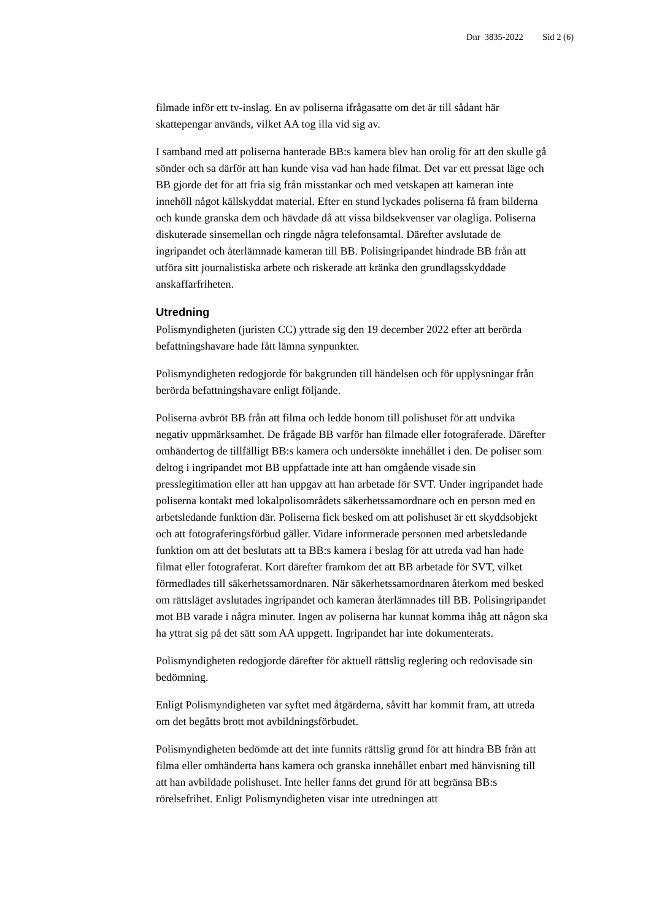Dnr 3835-2022 Sid 2 (6)
filmade inför ett tv-inslag. En av poliserna ifrågasatte om det är till sådant här skattepengar används, vilket AA tog illa vid sig av.
I samband med att poliserna hanterade BB:s kamera blev han orolig för att den skulle gå sönder och sa därför att han kunde visa vad han hade filmat. Det var ett pressat läge och BB gjorde det för att fria sig från misstankar och med vetskapen att kameran inte innehöll något källskyddat material. Efter en stund lyckades poliserna få fram bilderna och kunde granska dem och hävdade då att vissa bildsekvenser var olagliga. Poliserna diskuterade sinsemellan och ringde några telefonsamtal. Därefter avslutade de ingripandet och återlämnade kameran till BB. Polisingripandet hindrade BB från att utföra sitt journalistiska arbete och riskerade att kränka den grundlagsskyddade anskaffarfriheten.
Utredning
Polismyndigheten (juristen CC) yttrade sig den 19 december 2022 efter att berörda befattningshavare hade fått lämna synpunkter.
Polismyndigheten redogjorde för bakgrunden till händelsen och för upplysningar från berörda befattningshavare enligt följande.
Poliserna avbröt BB från att filma och ledde honom till polishuset för att undvika negativ uppmärksamhet. De frågade BB varför han filmade eller fotograferade. Därefter omhändertog de tillfälligt BB:s kamera och undersökte innehållet i den. De poliser som deltog i ingripandet mot BB uppfattade inte att han omgående visade sin presslegitimation eller att han uppgav att han arbetade för SVT. Under ingripandet hade poliserna kontakt med lokalpolisområdets säkerhetssamordnare och en person med en arbetsledande funktion där. Poliserna fick besked om att polishuset är ett skyddsobjekt och att fotograferingsförbud gäller. Vidare informerade personen med arbetsledande funktion om att det beslutats att ta BB:s kamera i beslag för att utreda vad han hade filmat eller fotograferat. Kort därefter framkom det att BB arbetade för SVT, vilket förmedlades till säkerhetssamordnaren. När säkerhetssamordnaren återkom med besked om rättsläget avslutades ingripandet och kameran återlämnades till BB. Polisingripandet mot BB varade i några minuter. Ingen av poliserna har kunnat komma ihåg att någon ska ha yttrat sig på det sätt som AA uppgett. Ingripandet har inte dokumenterats.
Polismyndigheten redogjorde därefter för aktuell rättslig reglering och redovisade sin bedömning.
Enligt Polismyndigheten var syftet med åtgärderna, såvitt har kommit fram, att utreda om det begåtts brott mot avbildningsförbudet.
Polismyndigheten bedömde att det inte funnits rättslig grund för att hindra BB från att filma eller omhänderta hans kamera och granska innehållet enbart med hänvisning till att han avbildade polishuset. Inte heller fanns det grund för att begränsa BB:s rörelsefrihet. Enligt Polismyndigheten visar inte utredningen att